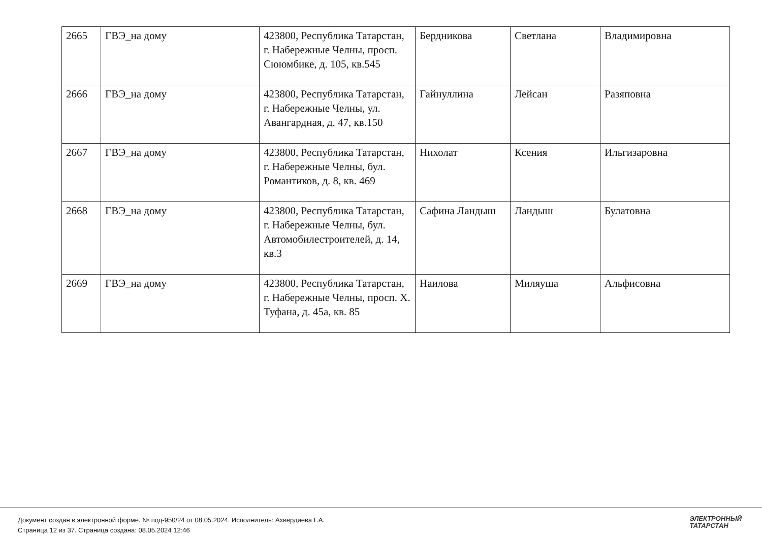| 2665 | ГВЭ_на дому | 423800, Республика Татарстан, г. Набережные Челны, просп. Сююмбике, д. 105, кв.545 | Бердникова | Светлана | Владимировна |
| 2666 | ГВЭ_на дому | 423800, Республика Татарстан, г. Набережные Челны, ул. Авангардная, д. 47, кв.150 | Гайнуллина | Лейсан | Разяповна |
| 2667 | ГВЭ_на дому | 423800, Республика Татарстан, г. Набережные Челны, бул. Романтиков, д. 8, кв. 469 | Нихолат | Ксения | Ильгизаровна |
| 2668 | ГВЭ_на дому | 423800, Республика Татарстан, г. Набережные Челны, бул. Автомобилестроителей, д. 14, кв.3 | Сафина Ландыш | Ландыш | Булатовна |
| 2669 | ГВЭ_на дому | 423800, Республика Татарстан, г. Набережные Челны, просп. Х. Туфана, д. 45а, кв. 85 | Наилова | Миляуша | Альфисовна |
Документ создан в электронной форме. № под-950/24 от 08.05.2024. Исполнитель: Ахвердиева Г.А.
Страница 12 из 37. Страница создана: 08.05.2024 12:46
ЭЛЕКТРОННЫЙ
ТАТАРСТАН